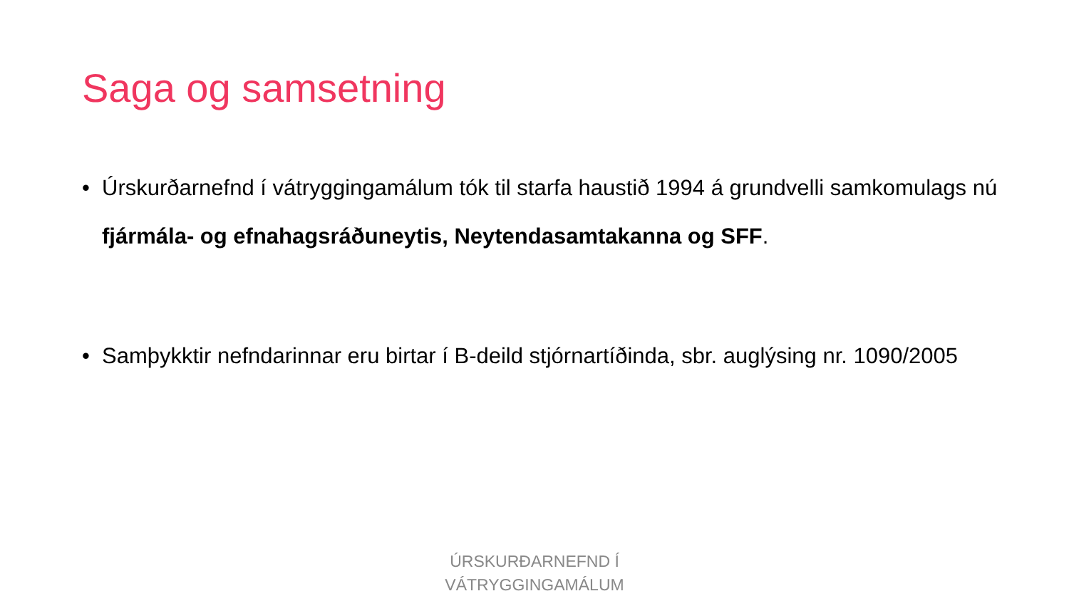Saga og samsetning
• Úrskurðarnefnd í vátryggingamálum tók til starfa haustið 1994 á grundvelli samkomulags nú fjármála- og efnahagsráðuneytis, Neytendasamtakanna og SFF.
• Samþykktir nefndarinnar eru birtar í B-deild stjórnartíðinda, sbr. auglýsing nr. 1090/2005
ÚRSKURÐARNEFND Í
VÁTRYGGINGAMÁLUM